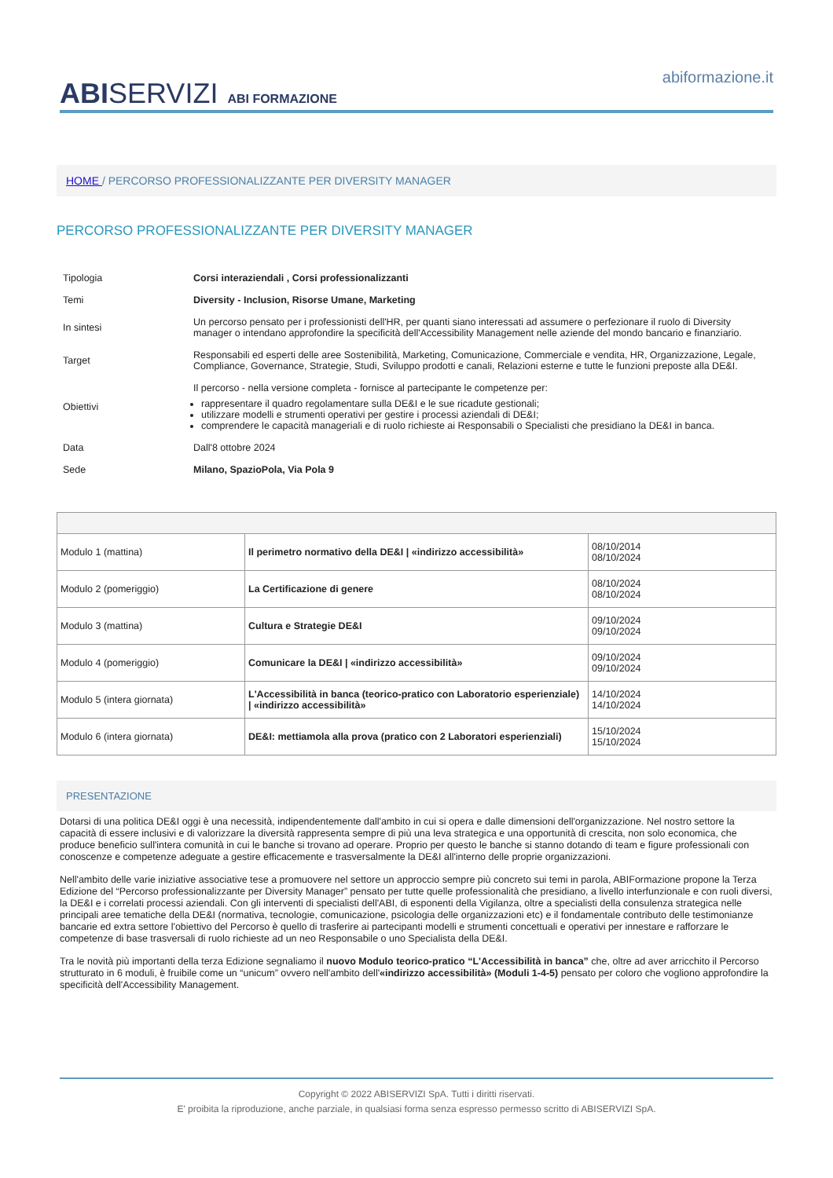ABISERVIZI ABI FORMAZIONE
abiformazione.it
HOME / PERCORSO PROFESSIONALIZZANTE PER DIVERSITY MANAGER
PERCORSO PROFESSIONALIZZANTE PER DIVERSITY MANAGER
| Tipologia | Corsi interaziendali , Corsi professionalizzanti |
| Temi | Diversity - Inclusion, Risorse Umane, Marketing |
| In sintesi | Un percorso pensato per i professionisti dell'HR, per quanti siano interessati ad assumere o perfezionare il ruolo di Diversity manager o intendano approfondire la specificità dell'Accessibility Management nelle aziende del mondo bancario e finanziario. |
| Target | Responsabili ed esperti delle aree Sostenibilità, Marketing, Comunicazione, Commerciale e vendita, HR, Organizzazione, Legale, Compliance, Governance, Strategie, Studi, Sviluppo prodotti e canali, Relazioni esterne e tutte le funzioni preposte alla DE&I. |
| Obiettivi | Il percorso - nella versione completa - fornisce al partecipante le competenze per: rappresentare il quadro regolamentare sulla DE&I e le sue ricadute gestionali; utilizzare modelli e strumenti operativi per gestire i processi aziendali di DE&I; comprendere le capacità manageriali e di ruolo richieste ai Responsabili o Specialisti che presidiano la DE&I in banca. |
| Data | Dall'8 ottobre 2024 |
| Sede | Milano, SpazioPola, Via Pola 9 |
| Modulo 1 (mattina) | Il perimetro normativo della DE&I / «indirizzo accessibilità» | 08/10/2014 08/10/2024 |
| Modulo 2 (pomeriggio) | La Certificazione di genere | 08/10/2024 08/10/2024 |
| Modulo 3 (mattina) | Cultura e Strategie DE&I | 09/10/2024 09/10/2024 |
| Modulo 4 (pomeriggio) | Comunicare la DE&I / «indirizzo accessibilità» | 09/10/2024 09/10/2024 |
| Modulo 5 (intera giornata) | L'Accessibilità in banca (teorico-pratico con Laboratorio esperienziale) / «indirizzo accessibilità» | 14/10/2024 14/10/2024 |
| Modulo 6 (intera giornata) | DE&I: mettiamola alla prova (pratico con 2 Laboratori esperienziali) | 15/10/2024 15/10/2024 |
PRESENTAZIONE
Dotarsi di una politica DE&I oggi è una necessità, indipendentemente dall'ambito in cui si opera e dalle dimensioni dell'organizzazione. Nel nostro settore la capacità di essere inclusivi e di valorizzare la diversità rappresenta sempre di più una leva strategica e una opportunità di crescita, non solo economica, che produce beneficio sull'intera comunità in cui le banche si trovano ad operare. Proprio per questo le banche si stanno dotando di team e figure professionali con conoscenze e competenze adeguate a gestire efficacemente e trasversalmente la DE&I all'interno delle proprie organizzazioni.
Nell'ambito delle varie iniziative associative tese a promuovere nel settore un approccio sempre più concreto sui temi in parola, ABIFormazione propone la Terza Edizione del “Percorso professionalizzante per Diversity Manager” pensato per tutte quelle professionalità che presidiano, a livello interfunzionale e con ruoli diversi, la DE&I e i correlati processi aziendali. Con gli interventi di specialisti dell'ABI, di esponenti della Vigilanza, oltre a specialisti della consulenza strategica nelle principali aree tematiche della DE&I (normativa, tecnologie, comunicazione, psicologia delle organizzazioni etc) e il fondamentale contributo delle testimonianze bancarie ed extra settore l'obiettivo del Percorso è quello di trasferire ai partecipanti modelli e strumenti concettuali e operativi per innestare e rafforzare le competenze di base trasversali di ruolo richieste ad un neo Responsabile o uno Specialista della DE&I.
Tra le novità più importanti della terza Edizione segnaliamo il nuovo Modulo teorico-pratico “L'Accessibilità in banca” che, oltre ad aver arricchito il Percorso strutturato in 6 moduli, è fruibile come un “unicum” ovvero nell'ambito dell'«indirizzo accessibilità» (Moduli 1-4-5) pensato per coloro che vogliono approfondire la specificità dell'Accessibility Management.
Copyright © 2022 ABISERVIZI SpA. Tutti i diritti riservati.
E' proibita la riproduzione, anche parziale, in qualsiasi forma senza espresso permesso scritto di ABISERVIZI SpA.